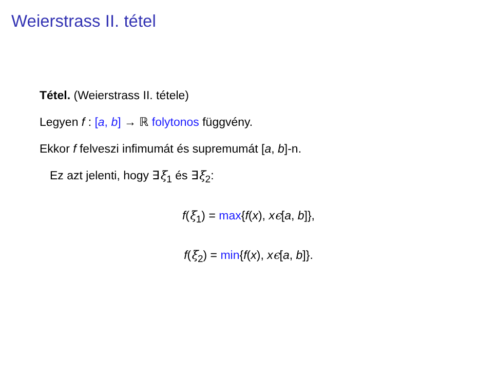Weierstrass II. tétel
Tétel. (Weierstrass II. tétele)
Legyen f : [a, b] → ℝ folytonos függvény.
Ekkor f felveszi infimumát és supremumát [a, b]-n.
Ez azt jelenti, hogy ∃ξ<sub>1</sub> és ∃ξ<sub>2</sub>:
f(ξ<sub>1</sub>) = max{f(x), xϵ[a, b]},
f(ξ<sub>2</sub>) = min{f(x), xϵ[a, b]}.